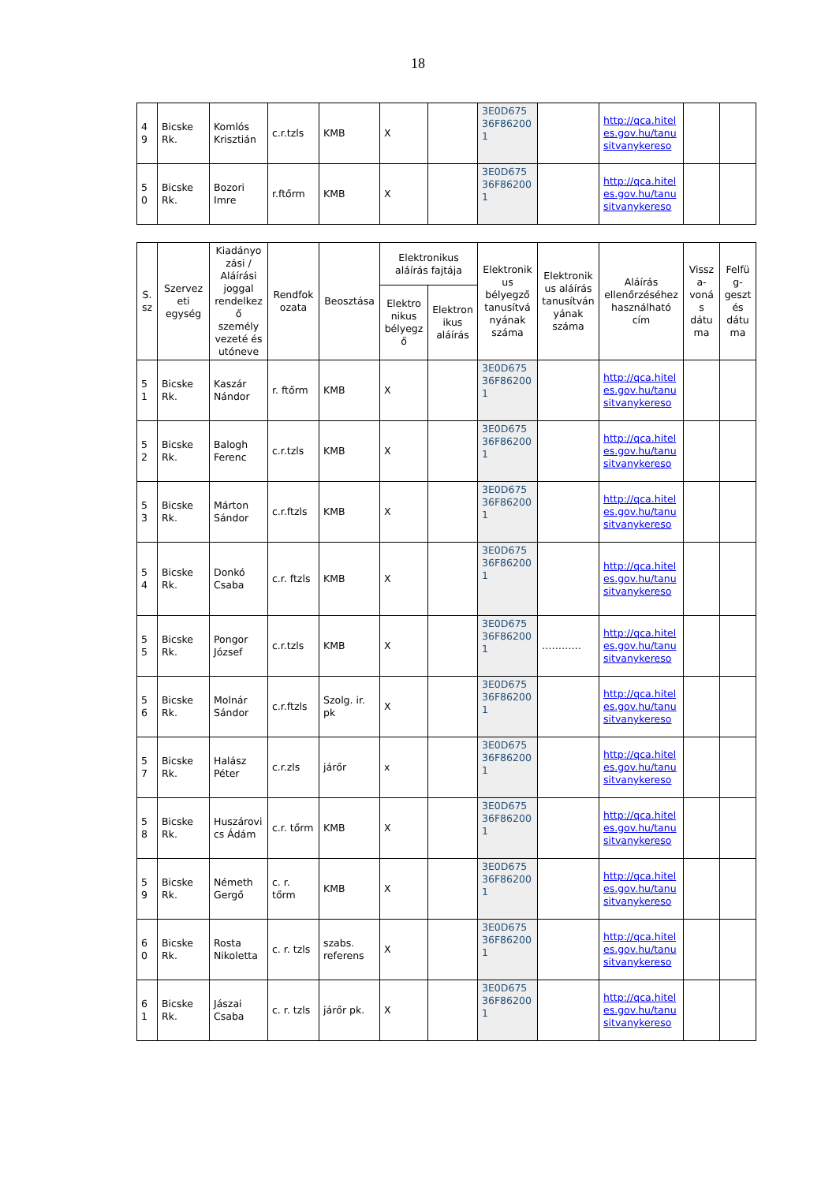18
| 4 9 | Bicske Rk. | Komlós Krisztián | c.r.tzls | KMB | X | | 3E0D675 36F86200 1 | | http://qca.hiteles.gov.hu/tanusitvanykereso | | |
| 5 0 | Bicske Rk. | Bozori Imre | r.ftőrm | KMB | X | | 3E0D675 36F86200 1 | | http://qca.hiteles.gov.hu/tanusitvanykereso | | |
| S. sz | Szervezeti egység | Kiadányozási / Aláírási joggal rendelkező személy vezeté és utóneve | Rendfokozata | Beosztása | Elektronikus aláírás fajtája | | Elektronikus bélyegző tanusítványának száma | Elektronikus aláírás tanusítványának száma | Aláírás ellenőrzéséhez használható cím | Vissza-vonás dátuma | Felfüg-geszt és dátuma |
| --- | --- | --- | --- | --- | --- | --- | --- | --- | --- | --- | --- |
| | | | | | Elektronikus bélyegző | Elektronikus aláírás | | | | | |
| 5 1 | Bicske Rk. | Kaszár Nándor | r. ftőrm | KMB | X | | 3E0D675 36F86200 1 | | http://qca.hiteles.gov.hu/tanusitvanykereso | | |
| 5 2 | Bicske Rk. | Balogh Ferenc | c.r.tzls | KMB | X | | 3E0D675 36F86200 1 | | http://qca.hiteles.gov.hu/tanusitvanykereso | | |
| 5 3 | Bicske Rk. | Márton Sándor | c.r.ftzls | KMB | X | | 3E0D675 36F86200 1 | | http://qca.hiteles.gov.hu/tanusitvanykereso | | |
| 5 4 | Bicske Rk. | Donkó Csaba | c.r. ftzls | KMB | X | | 3E0D675 36F86200 1 | | http://qca.hiteles.gov.hu/tanusitvanykereso | | |
| 5 5 | Bicske Rk. | Pongor József | c.r.tzls | KMB | X | | 3E0D675 36F86200 1 | ………… | http://qca.hiteles.gov.hu/tanusitvanykereso | | |
| 5 6 | Bicske Rk. | Molnár Sándor | c.r.ftzls | Szolg. ir. pk | X | | 3E0D675 36F86200 1 | | http://qca.hiteles.gov.hu/tanusitvanykereso | | |
| 5 7 | Bicske Rk. | Halász Péter | c.r.zls | járőr | x | | 3E0D675 36F86200 1 | | http://qca.hiteles.gov.hu/tanusitvanykereso | | |
| 5 8 | Bicske Rk. | Huszárovics Ádám | c.r. tőrm | KMB | X | | 3E0D675 36F86200 1 | | http://qca.hiteles.gov.hu/tanusitvanykereso | | |
| 5 9 | Bicske Rk. | Németh Gergő | c. r. tőrm | KMB | X | | 3E0D675 36F86200 1 | | http://qca.hiteles.gov.hu/tanusitvanykereso | | |
| 6 0 | Bicske Rk. | Rosta Nikoletta | c. r. tzls | szabs. referens | X | | 3E0D675 36F86200 1 | | http://qca.hiteles.gov.hu/tanusitvanykereso | | |
| 6 1 | Bicske Rk. | Jászai Csaba | c. r. tzls | járőr pk. | X | | 3E0D675 36F86200 1 | | http://qca.hiteles.gov.hu/tanusitvanykereso | | |